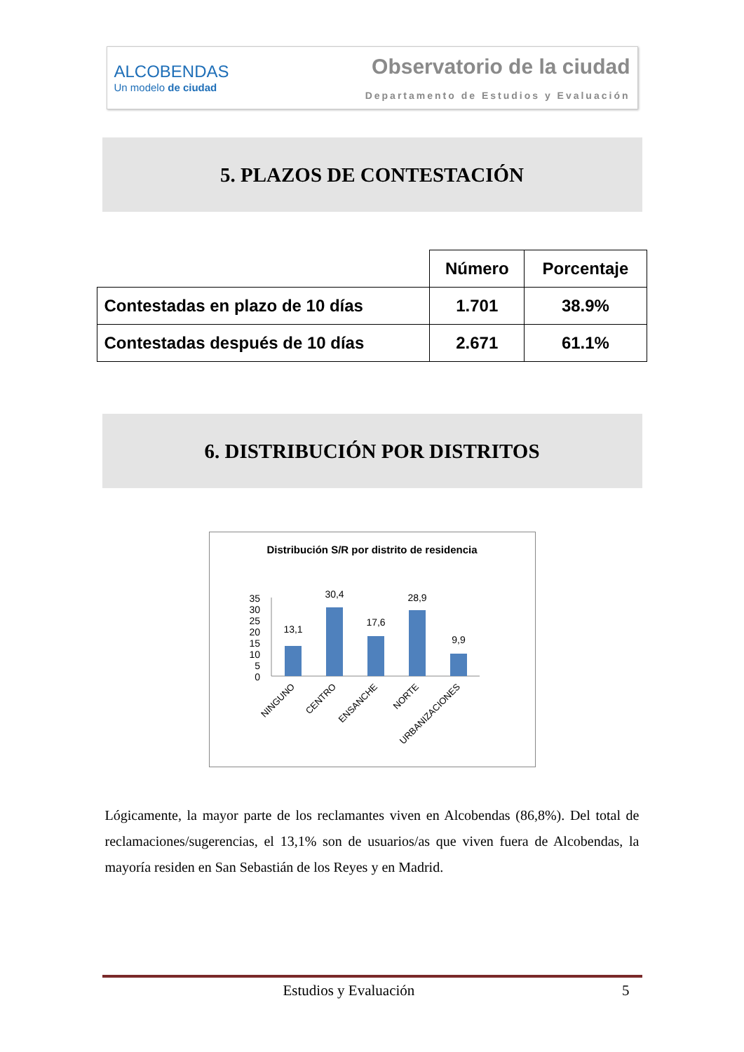ALCOBENDAS
Un modelo de ciudad
Observatorio de la ciudad
Departamento de Estudios y Evaluación
5. PLAZOS DE CONTESTACIÓN
| | Número | Porcentaje |
| --- | --- | --- |
| Contestadas en plazo de 10 días | 1.701 | 38.9% |
| Contestadas después de 10 días | 2.671 | 61.1% |
6. DISTRIBUCIÓN POR DISTRITOS
Distribución S/R por distrito de residencia
35
30
25
20
15
10
5
0
13,1
30,4
17,6
28,9
9,9
NINGUNO
CENTRO
ENSANCHE
NORTE
URBANIZACIONES
Lógicamente, la mayor parte de los reclamantes viven en Alcobendas (86,8%). Del total de reclamaciones/sugerencias, el 13,1% son de usuarios/as que viven fuera de Alcobendas, la mayoría residen en San Sebastián de los Reyes y en Madrid.
Estudios y Evaluación 5